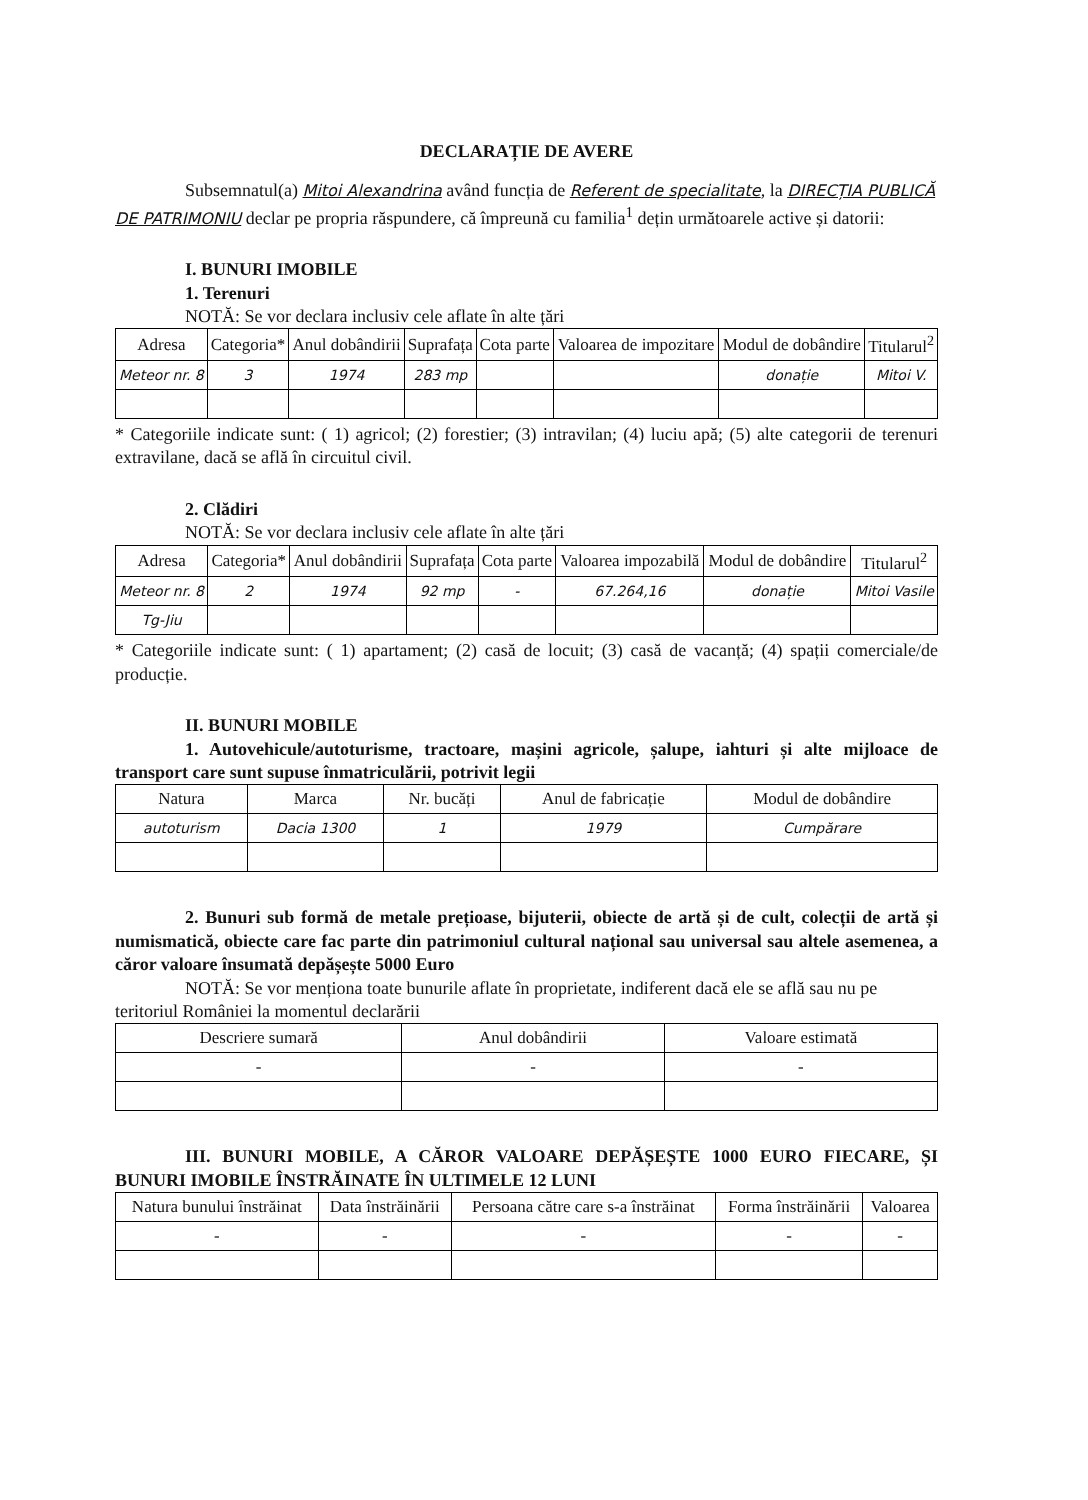DECLARAȚIE DE AVERE
Subsemnatul(a) Mitoi Alexandrina având funcția de Referent de specialitate, la DIRECȚIA PUBLICĂ DE PATRIMONIU declar pe propria răspundere, că împreună cu familia<sup>1</sup> dețin următoarele active și datorii:
I. BUNURI IMOBILE
1. Terenuri
NOTĂ: Se vor declara inclusiv cele aflate în alte țări
| Adresa | Categoria* | Anul dobândirii | Suprafața | Cota parte | Valoarea de impozitare | Modul de dobândire | Titularul<sup>2</sup> |
| --- | --- | --- | --- | --- | --- | --- | --- |
| Meteor nr. 8 | 3 | 1974 | 283 mp | | | donație | Mitoi V. |
* Categoriile indicate sunt: ( 1) agricol; (2) forestier; (3) intravilan; (4) luciu apă; (5) alte categorii de terenuri extravilane, dacă se află în circuitul civil.
2. Clădiri
NOTĂ: Se vor declara inclusiv cele aflate în alte țări
| Adresa | Categoria* | Anul dobândirii | Suprafața | Cota parte | Valoarea impozabilă | Modul de dobândire | Titularul<sup>2</sup> |
| --- | --- | --- | --- | --- | --- | --- | --- |
| Meteor nr. 8 | 2 | 1974 | 92 mp | - | 67.264,16 | donație | Mitoi Vasile |
| Tg-Jiu | | | | | | | |
* Categoriile indicate sunt: ( 1) apartament; (2) casă de locuit; (3) casă de vacanță; (4) spații comerciale/de producție.
II. BUNURI MOBILE
1. Autovehicule/autoturisme, tractoare, mașini agricole, șalupe, iahturi și alte mijloace de transport care sunt supuse înmatriculării, potrivit legii
| Natura | Marca | Nr. bucăți | Anul de fabricație | Modul de dobândire |
| --- | --- | --- | --- | --- |
| autoturism | Dacia 1300 | 1 | 1979 | Cumpărare |
2. Bunuri sub formă de metale prețioase, bijuterii, obiecte de artă și de cult, colecții de artă și numismatică, obiecte care fac parte din patrimoniul cultural național sau universal sau altele asemenea, a căror valoare însumată depășește 5000 Euro
NOTĂ: Se vor menționa toate bunurile aflate în proprietate, indiferent dacă ele se află sau nu pe teritoriul României la momentul declarării
| Descriere sumară | Anul dobândirii | Valoare estimată |
| --- | --- | --- |
| - | - | - |
III. BUNURI MOBILE, A CĂROR VALOARE DEPĂȘEȘTE 1000 EURO FIECARE, ȘI BUNURI IMOBILE ÎNSTRĂINATE ÎN ULTIMELE 12 LUNI
| Natura bunului înstrăinat | Data înstrăinării | Persoana către care s-a înstrăinat | Forma înstrăinării | Valoarea |
| --- | --- | --- | --- | --- |
| - | - | - | - | - |